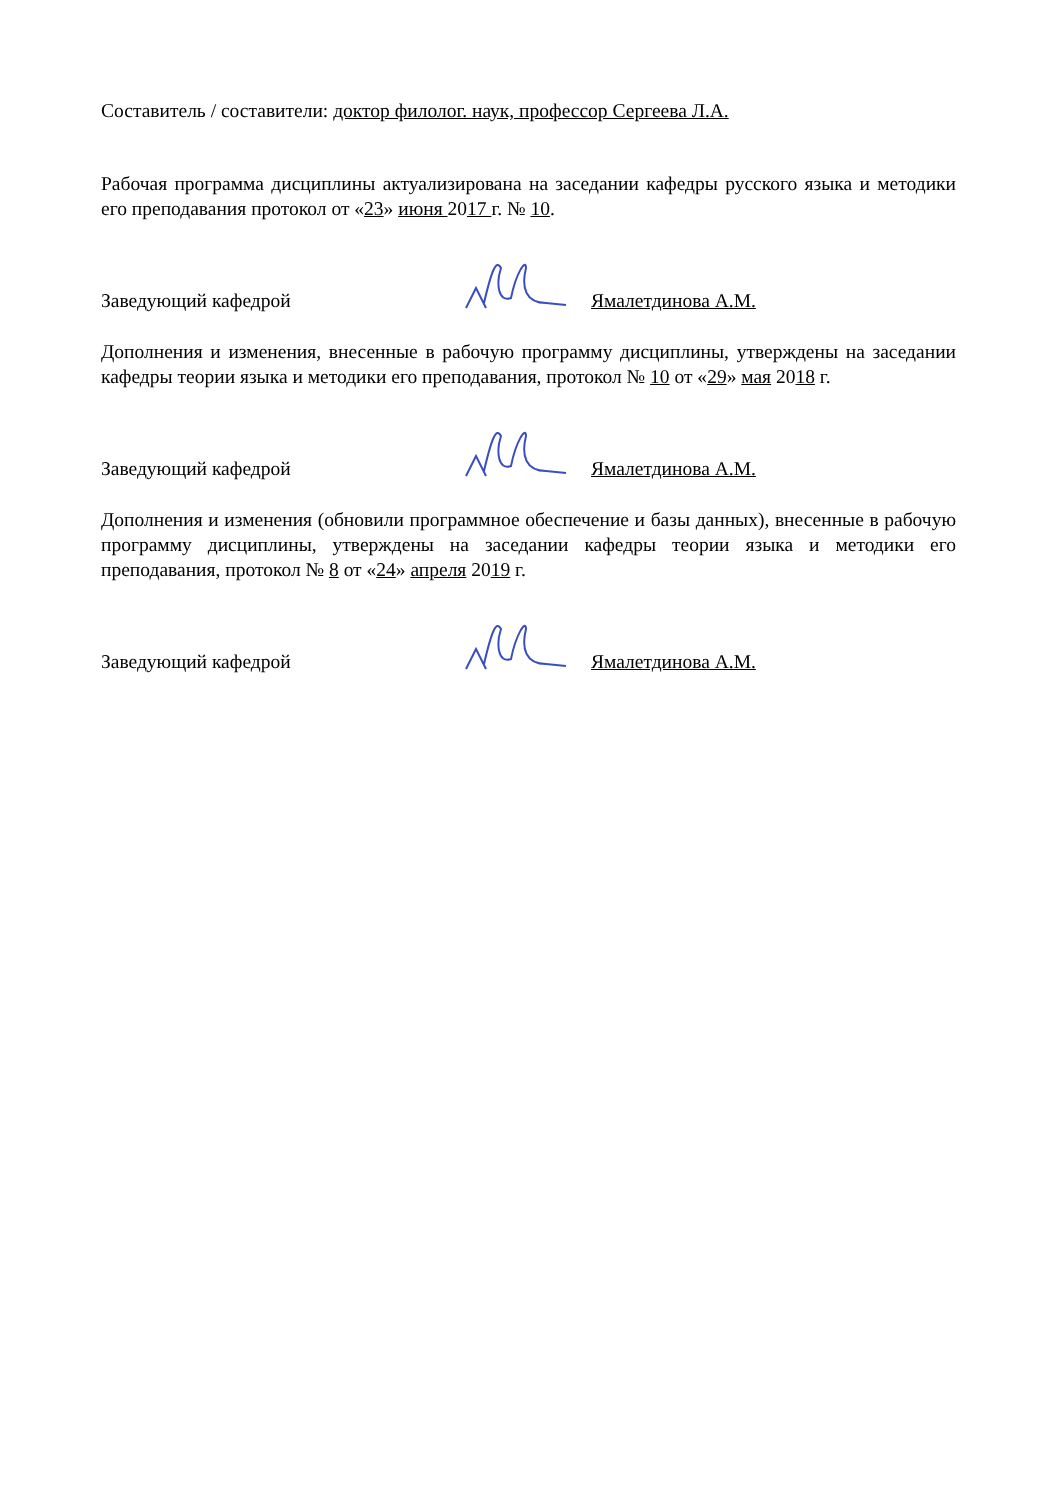Составитель / составители: доктор филолог. наук, профессор Сергеева Л.А.
Рабочая программа дисциплины актуализирована на заседании кафедры русского языка и методики его преподавания протокол от «23» июня 2017 г. № 10.
Заведующий кафедрой Ямалетдинова А.М.
Дополнения и изменения, внесенные в рабочую программу дисциплины, утверждены на заседании кафедры теории языка и методики его преподавания, протокол № 10 от «29» мая 2018 г.
Заведующий кафедрой Ямалетдинова А.М.
Дополнения и изменения (обновили программное обеспечение и базы данных), внесенные в рабочую программу дисциплины, утверждены на заседании кафедры теории языка и методики его преподавания, протокол № 8 от «24» апреля 2019 г.
Заведующий кафедрой Ямалетдинова А.М.